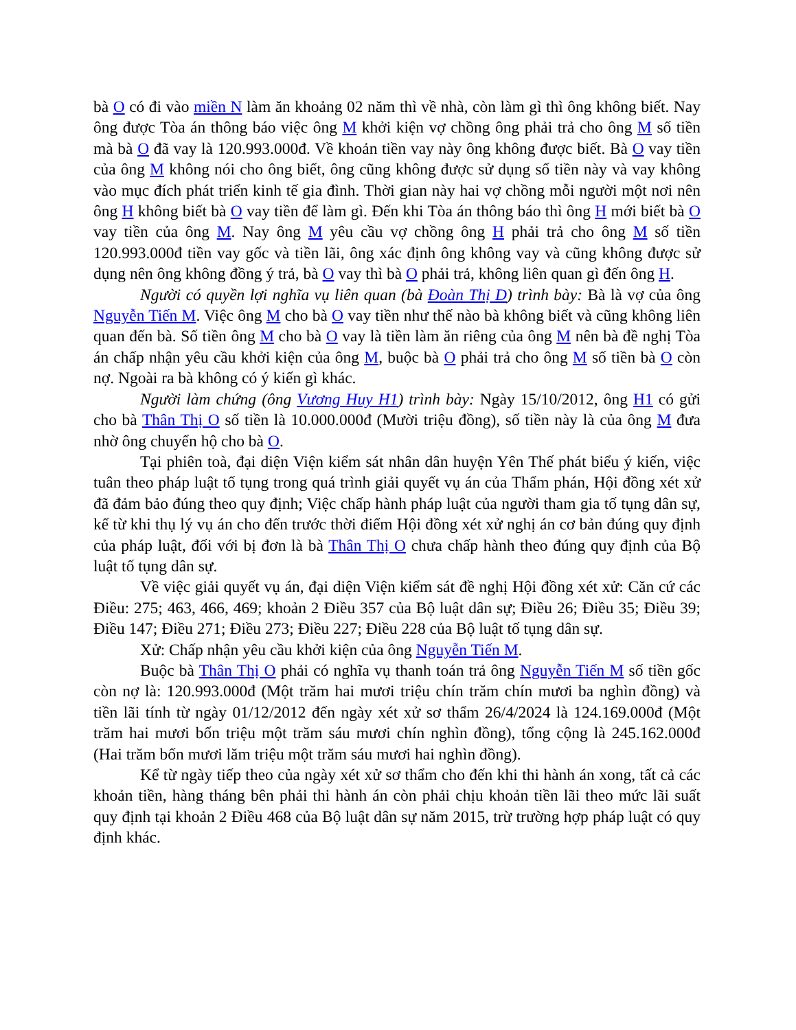bà O có đi vào miền N làm ăn khoảng 02 năm thì về nhà, còn làm gì thì ông không biết. Nay ông được Tòa án thông báo việc ông M khởi kiện vợ chồng ông phải trả cho ông M số tiền mà bà O đã vay là 120.993.000đ. Về khoản tiền vay này ông không được biết. Bà O vay tiền của ông M không nói cho ông biết, ông cũng không được sử dụng số tiền này và vay không vào mục đích phát triển kinh tế gia đình. Thời gian này hai vợ chồng mỗi người một nơi nên ông H không biết bà O vay tiền để làm gì. Đến khi Tòa án thông báo thì ông H mới biết bà O vay tiền của ông M. Nay ông M yêu cầu vợ chồng ông H phải trả cho ông M số tiền 120.993.000đ tiền vay gốc và tiền lãi, ông xác định ông không vay và cũng không được sử dụng nên ông không đồng ý trả, bà O vay thì bà O phải trả, không liên quan gì đến ông H.
Người có quyền lợi nghĩa vụ liên quan (bà Đoàn Thị D) trình bày: Bà là vợ của ông Nguyễn Tiến M. Việc ông M cho bà O vay tiền như thế nào bà không biết và cũng không liên quan đến bà. Số tiền ông M cho bà O vay là tiền làm ăn riêng của ông M nên bà đề nghị Tòa án chấp nhận yêu cầu khởi kiện của ông M, buộc bà O phải trả cho ông M số tiền bà O còn nợ. Ngoài ra bà không có ý kiến gì khác.
Người làm chứng (ông Vương Huy H1) trình bày: Ngày 15/10/2012, ông H1 có gửi cho bà Thân Thị O số tiền là 10.000.000đ (Mười triệu đồng), số tiền này là của ông M đưa nhờ ông chuyển hộ cho bà O.
Tại phiên toà, đại diện Viện kiểm sát nhân dân huyện Yên Thế phát biểu ý kiến, việc tuân theo pháp luật tố tụng trong quá trình giải quyết vụ án của Thẩm phán, Hội đồng xét xử đã đảm bảo đúng theo quy định; Việc chấp hành pháp luật của người tham gia tố tụng dân sự, kể từ khi thụ lý vụ án cho đến trước thời điểm Hội đồng xét xử nghị án cơ bản đúng quy định của pháp luật, đối với bị đơn là bà Thân Thị O chưa chấp hành theo đúng quy định của Bộ luật tố tụng dân sự.
Về việc giải quyết vụ án, đại diện Viện kiểm sát đề nghị Hội đồng xét xử: Căn cứ các Điều: 275; 463, 466, 469; khoản 2 Điều 357 của Bộ luật dân sự; Điều 26; Điều 35; Điều 39; Điều 147; Điều 271; Điều 273; Điều 227; Điều 228 của Bộ luật tố tụng dân sự.
Xử: Chấp nhận yêu cầu khởi kiện của ông Nguyễn Tiến M.
Buộc bà Thân Thị O phải có nghĩa vụ thanh toán trả ông Nguyễn Tiến M số tiền gốc còn nợ là: 120.993.000đ (Một trăm hai mươi triệu chín trăm chín mươi ba nghìn đồng) và tiền lãi tính từ ngày 01/12/2012 đến ngày xét xử sơ thẩm 26/4/2024 là 124.169.000đ (Một trăm hai mươi bốn triệu một trăm sáu mươi chín nghìn đồng), tổng cộng là 245.162.000đ (Hai trăm bốn mươi lăm triệu một trăm sáu mươi hai nghìn đồng).
Kể từ ngày tiếp theo của ngày xét xử sơ thẩm cho đến khi thi hành án xong, tất cả các khoản tiền, hàng tháng bên phải thi hành án còn phải chịu khoản tiền lãi theo mức lãi suất quy định tại khoản 2 Điều 468 của Bộ luật dân sự năm 2015, trừ trường hợp pháp luật có quy định khác.